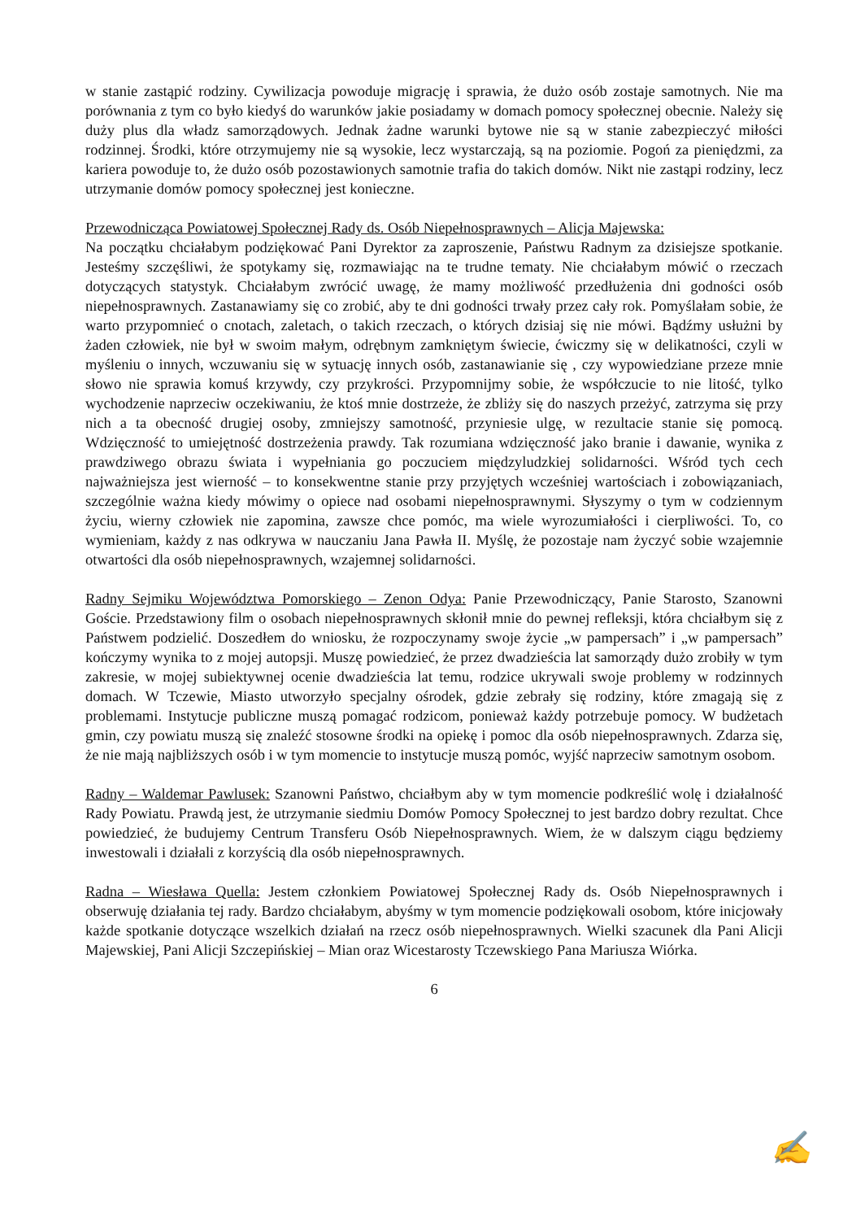w stanie zastąpić rodziny. Cywilizacja powoduje migrację i sprawia, że dużo osób zostaje samotnych. Nie ma porównania z tym co było kiedyś do warunków jakie posiadamy w domach pomocy społecznej obecnie. Należy się duży plus dla władz samorządowych. Jednak żadne warunki bytowe nie są w stanie zabezpieczyć miłości rodzinnej. Środki, które otrzymujemy nie są wysokie, lecz wystarczają, są na poziomie. Pogoń za pieniędzmi, za kariera powoduje to, że dużo osób pozostawionych samotnie trafia do takich domów. Nikt nie zastąpi rodziny, lecz utrzymanie domów pomocy społecznej jest konieczne.
Przewodnicząca Powiatowej Społecznej Rady ds. Osób Niepełnosprawnych – Alicja Majewska:
Na początku chciałabym podziękować Pani Dyrektor za zaproszenie, Państwu Radnym za dzisiejsze spotkanie. Jesteśmy szczęśliwi, że spotykamy się, rozmawiając na te trudne tematy. Nie chciałabym mówić o rzeczach dotyczących statystyk. Chciałabym zwrócić uwagę, że mamy możliwość przedłużenia dni godności osób niepełnosprawnych. Zastanawiamy się co zrobić, aby te dni godności trwały przez cały rok. Pomyślałam sobie, że warto przypomnieć o cnotach, zaletach, o takich rzeczach, o których dzisiaj się nie mówi. Bądźmy usłużni by żaden człowiek, nie był w swoim małym, odrębnym zamkniętym świecie, ćwiczmy się w delikatności, czyli w myśleniu o innych, wczuwaniu się w sytuację innych osób, zastanawianie się , czy wypowiedziane przeze mnie słowo nie sprawia komuś krzywdy, czy przykrości. Przypomnijmy sobie, że współczucie to nie litość, tylko wychodzenie naprzeciw oczekiwaniu, że ktoś mnie dostrzeże, że zbliży się do naszych przeżyć, zatrzyma się przy nich a ta obecność drugiej osoby, zmniejszy samotność, przyniesie ulgę, w rezultacie stanie się pomocą. Wdzięczność to umiejętność dostrzeżenia prawdy. Tak rozumiana wdzięczność jako branie i dawanie, wynika z prawdziwego obrazu świata i wypełniania go poczuciem międzyludzkiej solidarności. Wśród tych cech najważniejsza jest wierność – to konsekwentne stanie przy przyjętych wcześniej wartościach i zobowiązaniach, szczególnie ważna kiedy mówimy o opiece nad osobami niepełnosprawnymi. Słyszymy o tym w codziennym życiu, wierny człowiek nie zapomina, zawsze chce pomóc, ma wiele wyrozumiałości i cierpliwości. To, co wymieniam, każdy z nas odkrywa w nauczaniu Jana Pawła II. Myślę, że pozostaje nam życzyć sobie wzajemnie otwartości dla osób niepełnosprawnych, wzajemnej solidarności.
Radny Sejmiku Województwa Pomorskiego – Zenon Odya: Panie Przewodniczący, Panie Starosto, Szanowni Goście. Przedstawiony film o osobach niepełnosprawnych skłonił mnie do pewnej refleksji, która chciałbym się z Państwem podzielić. Doszedłem do wniosku, że rozpoczynamy swoje życie „w pampersach” i „w pampersach” kończymy wynika to z mojej autopsji. Muszę powiedzieć, że przez dwadzieścia lat samorządy dużo zrobiły w tym zakresie, w mojej subiektywnej ocenie dwadzieścia lat temu, rodzice ukrywali swoje problemy w rodzinnych domach. W Tczewie, Miasto utworzyło specjalny ośrodek, gdzie zebrały się rodziny, które zmagają się z problemami. Instytucje publiczne muszą pomagać rodzicom, ponieważ każdy potrzebuje pomocy. W budżetach gmin, czy powiatu muszą się znaleźć stosowne środki na opiekę i pomoc dla osób niepełnosprawnych. Zdarza się, że nie mają najbliższych osób i w tym momencie to instytucje muszą pomóc, wyjść naprzeciw samotnym osobom.
Radny – Waldemar Pawlusek: Szanowni Państwo, chciałbym aby w tym momencie podkreślić wolę i działalność Rady Powiatu. Prawdą jest, że utrzymanie siedmiu Domów Pomocy Społecznej to jest bardzo dobry rezultat. Chce powiedzieć, że budujemy Centrum Transferu Osób Niepełnosprawnych. Wiem, że w dalszym ciągu będziemy inwestowali i działali z korzyścią dla osób niepełnosprawnych.
Radna – Wiesława Quella: Jestem członkiem Powiatowej Społecznej Rady ds. Osób Niepełnosprawnych i obserwuję działania tej rady. Bardzo chciałabym, abyśmy w tym momencie podziękowali osobom, które inicjowały każde spotkanie dotyczące wszelkich działań na rzecz osób niepełnosprawnych. Wielki szacunek dla Pani Alicji Majewskiej, Pani Alicji Szczepińskiej – Mian oraz Wicestarosty Tczewskiego Pana Mariusza Wiórka.
6
✍